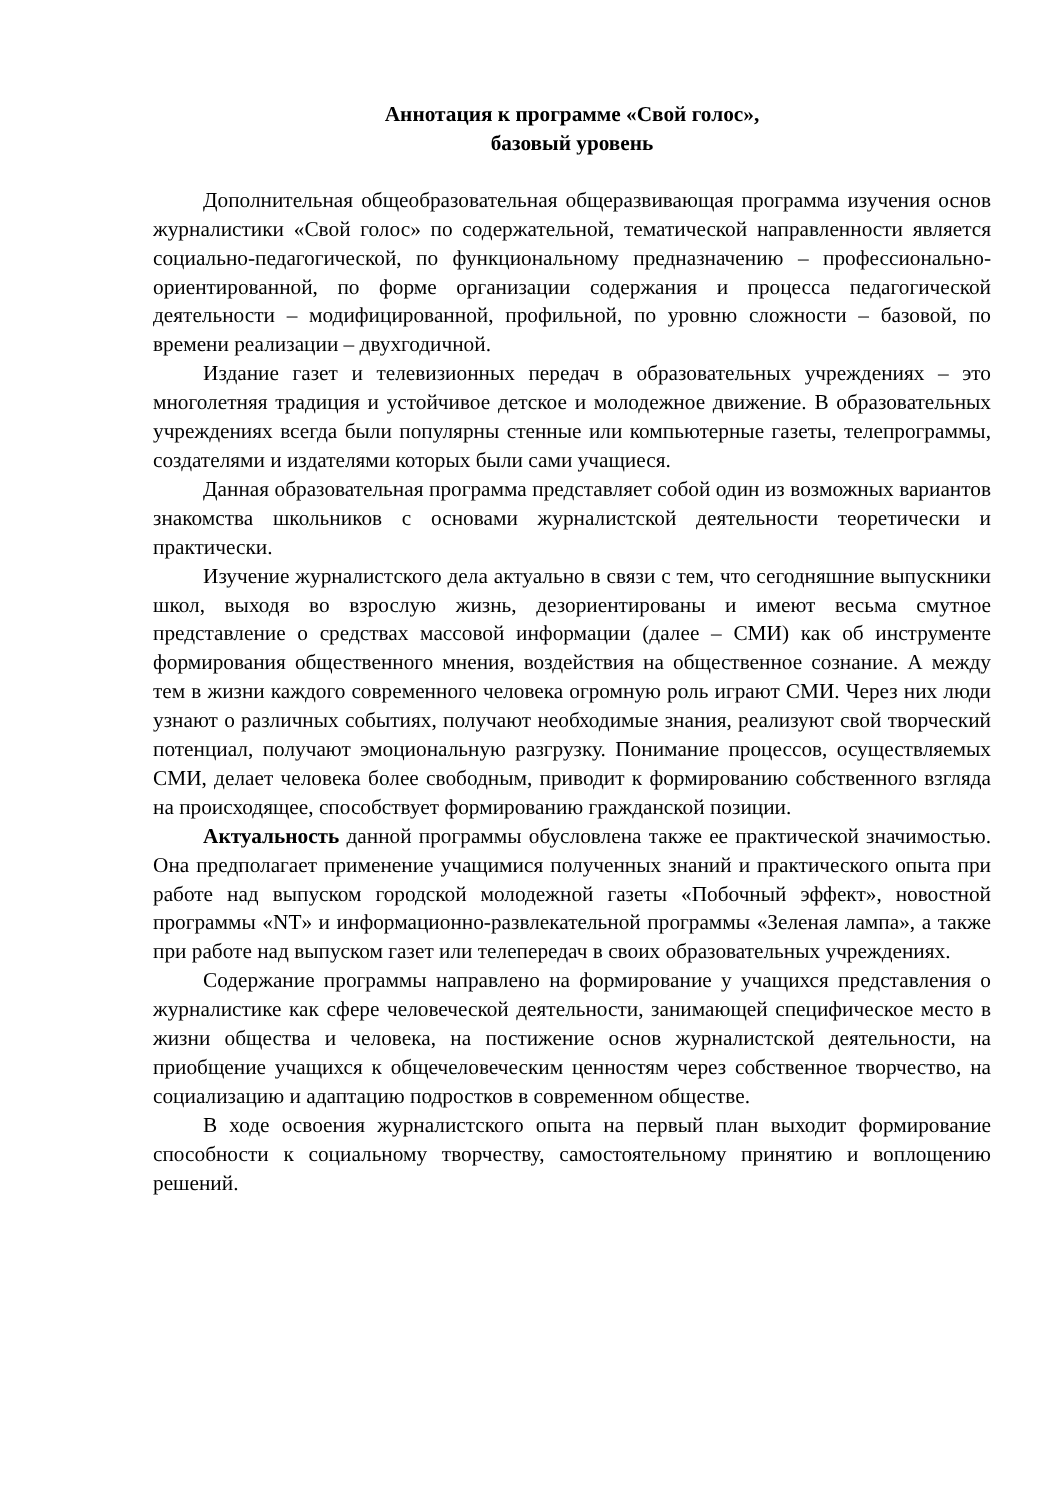Аннотация к программе «Свой голос»,
базовый уровень
Дополнительная общеобразовательная общеразвивающая программа изучения основ журналистики «Свой голос» по содержательной, тематической направленности является социально-педагогической, по функциональному предназначению – профессионально-ориентированной, по форме организации содержания и процесса педагогической деятельности – модифицированной, профильной, по уровню сложности – базовой, по времени реализации – двухгодичной.
Издание газет и телевизионных передач в образовательных учреждениях – это многолетняя традиция и устойчивое детское и молодежное движение. В образовательных учреждениях всегда были популярны стенные или компьютерные газеты, телепрограммы, создателями и издателями которых были сами учащиеся.
Данная образовательная программа представляет собой один из возможных вариантов знакомства школьников с основами журналистской деятельности теоретически и практически.
Изучение журналистского дела актуально в связи с тем, что сегодняшние выпускники школ, выходя во взрослую жизнь, дезориентированы и имеют весьма смутное представление о средствах массовой информации (далее – СМИ) как об инструменте формирования общественного мнения, воздействия на общественное сознание. А между тем в жизни каждого современного человека огромную роль играют СМИ. Через них люди узнают о различных событиях, получают необходимые знания, реализуют свой творческий потенциал, получают эмоциональную разгрузку. Понимание процессов, осуществляемых СМИ, делает человека более свободным, приводит к формированию собственного взгляда на происходящее, способствует формированию гражданской позиции.
Актуальность данной программы обусловлена также ее практической значимостью. Она предполагает применение учащимися полученных знаний и практического опыта при работе над выпуском городской молодежной газеты «Побочный эффект», новостной программы «NT» и информационно-развлекательной программы «Зеленая лампа», а также при работе над выпуском газет или телепередач в своих образовательных учреждениях.
Содержание программы направлено на формирование у учащихся представления о журналистике как сфере человеческой деятельности, занимающей специфическое место в жизни общества и человека, на постижение основ журналистской деятельности, на приобщение учащихся к общечеловеческим ценностям через собственное творчество, на социализацию и адаптацию подростков в современном обществе.
В ходе освоения журналистского опыта на первый план выходит формирование способности к социальному творчеству, самостоятельному принятию и воплощению решений.